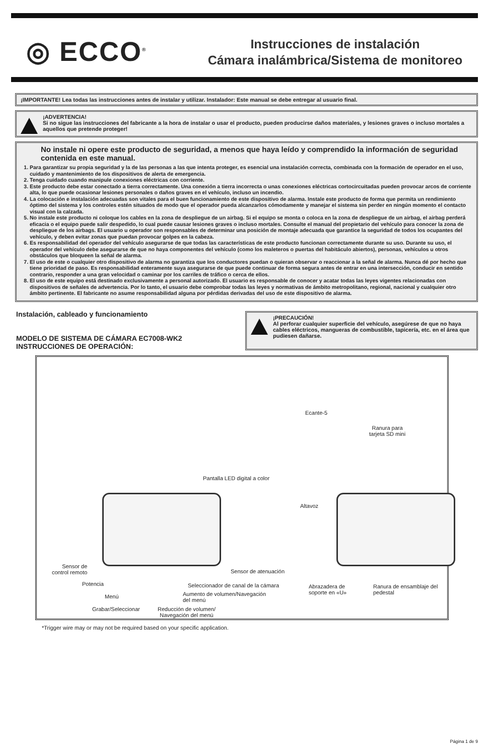◎ ECCO<sup>®</sup>
Instrucciones de instalación
Cámara inalámbrica/Sistema de monitoreo
¡IMPORTANTE! Lea todas las instrucciones antes de instalar y utilizar. Instalador: Este manual se debe entregar al usuario final.
¡ADVERTENCIA!
Si no sigue las instrucciones del fabricante a la hora de instalar o usar el producto, pueden producirse daños materiales, y lesiones graves o incluso mortales a aquellos que pretende proteger!
No instale ni opere este producto de seguridad, a menos que haya leído y comprendido la información de seguridad contenida en este manual.
1. Para garantizar su propia seguridad y la de las personas a las que intenta proteger, es esencial una instalación correcta, combinada con la formación de operador en el uso, cuidado y mantenimiento de los dispositivos de alerta de emergencia.
2. Tenga cuidado cuando manipule conexiones eléctricas con corriente.
3. Este producto debe estar conectado a tierra correctamente. Una conexión a tierra incorrecta o unas conexiones eléctricas cortocircuitadas pueden provocar arcos de corriente alta, lo que puede ocasionar lesiones personales o daños graves en el vehículo, incluso un incendio.
4. La colocación e instalación adecuadas son vitales para el buen funcionamiento de este dispositivo de alarma. Instale este producto de forma que permita un rendimiento óptimo del sistema y los controles estén situados de modo que el operador pueda alcanzarlos cómodamente y manejar el sistema sin perder en ningún momento el contacto visual con la calzada.
5. No instale este producto ni coloque los cables en la zona de despliegue de un airbag. Si el equipo se monta o coloca en la zona de despliegue de un airbag, el airbag perderá eficacia o el equipo puede salir despedido, lo cual puede causar lesiones graves o incluso mortales. Consulte el manual del propietario del vehículo para conocer la zona de despliegue de los airbags. El usuario u operador son responsables de determinar una posición de montaje adecuada que garantice la seguridad de todos los ocupantes del vehículo, y deben evitar zonas que puedan provocar golpes en la cabeza.
6. Es responsabilidad del operador del vehículo asegurarse de que todas las características de este producto funcionan correctamente durante su uso. Durante su uso, el operador del vehículo debe asegurarse de que no haya componentes del vehículo (como los maleteros o puertas del habitáculo abiertos), personas, vehículos u otros obstáculos que bloqueen la señal de alarma.
7. El uso de este o cualquier otro dispositivo de alarma no garantiza que los conductores puedan o quieran observar o reaccionar a la señal de alarma. Nunca dé por hecho que tiene prioridad de paso. Es responsabilidad enteramente suya asegurarse de que puede continuar de forma segura antes de entrar en una intersección, conducir en sentido contrario, responder a una gran velocidad o caminar por los carriles de tráfico o cerca de ellos.
8. El uso de este equipo está destinado exclusivamente a personal autorizado. El usuario es responsable de conocer y acatar todas las leyes vigentes relacionadas con dispositivos de señales de advertencia. Por lo tanto, el usuario debe comprobar todas las leyes y normativas de ámbito metropolitano, regional, nacional y cualquier otro ámbito pertinente. El fabricante no asume responsabilidad alguna por pérdidas derivadas del uso de este dispositivo de alarma.
Instalación, cableado y funcionamiento
MODELO DE SISTEMA DE CÁMARA EC7008-WK2
INSTRUCCIONES DE OPERACIÓN:
¡PRECAUCIÓN!
Al perforar cualquier superficie del vehículo, asegúrese de que no haya cables eléctricos, mangueras de combustible, tapicería, etc. en el área que pudiesen dañarse.
Pantalla LED digital a color
Ecante-5
Ranura para
tarjeta SD mini
Altavoz
Sensor de
control remoto Sensor de atenuación
Potencia Seleccionador de canal de la cámara Abrazadera de
soporte en «U»
Ranura de ensamblaje del pedestal
Aumento de volumen/Navegación
del menú
Menú
Grabar/Seleccionar Reducción de volumen/
Navegación del menú
*Trigger wire may or may not be required based on your specific application.
Página 1 de 9